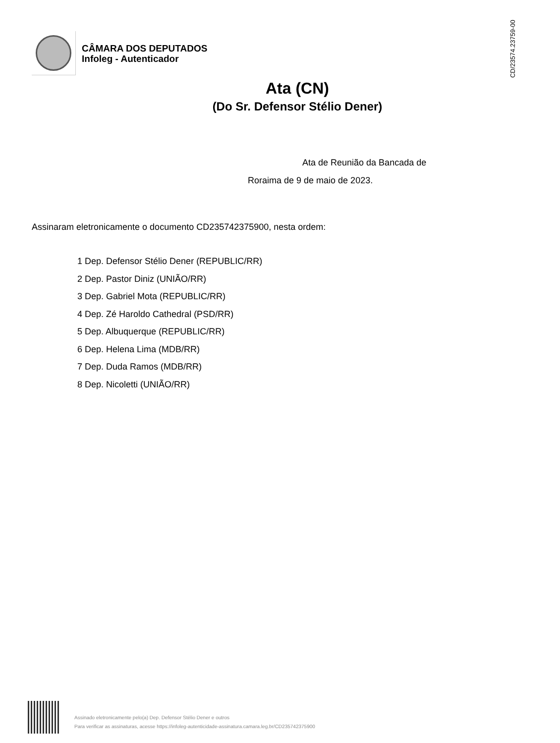CÂMARA DOS DEPUTADOS
Infoleg - Autenticador
CD/23574.23759-00
Ata (CN)
(Do Sr. Defensor Stélio Dener)
Ata de Reunião da Bancada de
Roraima de 9 de maio de 2023.
Assinaram eletronicamente o documento CD235742375900, nesta ordem:
1 Dep. Defensor Stélio Dener (REPUBLIC/RR)
2 Dep. Pastor Diniz (UNIÃO/RR)
3 Dep. Gabriel Mota (REPUBLIC/RR)
4 Dep. Zé Haroldo Cathedral (PSD/RR)
5 Dep. Albuquerque (REPUBLIC/RR)
6 Dep. Helena Lima (MDB/RR)
7 Dep. Duda Ramos (MDB/RR)
8 Dep. Nicoletti (UNIÃO/RR)
Assinado eletronicamente pelo(a) Dep. Defensor Stélio Dener e outros
Para verificar as assinaturas, acesse https://infoleg-autenticidade-assinatura.camara.leg.br/CD235742375900